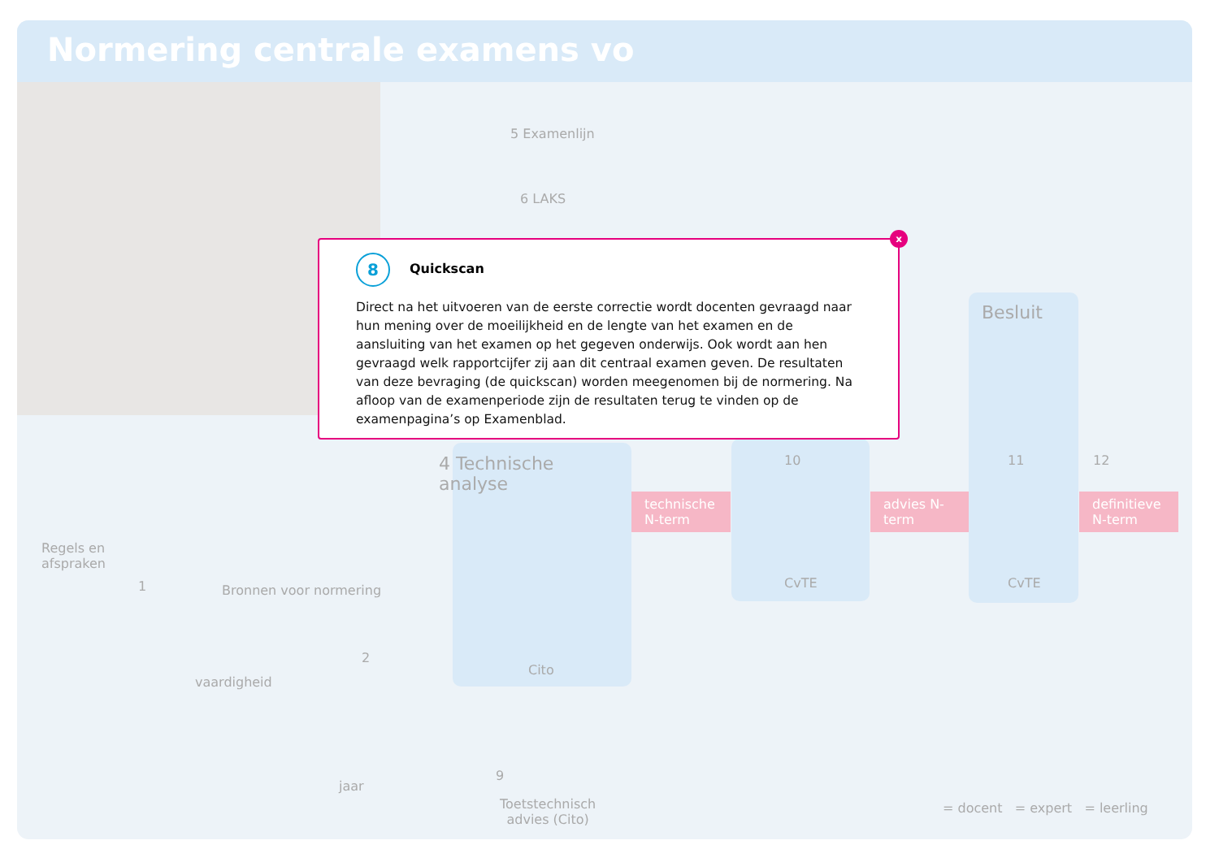Normering centrale examens vo
5 Examenlijn
6 LAKS
4 Technische
analyse
Cito
technische N-term
10
CvTE
advies N-term
Besluit
11
CvTE
12
definitieve N-term
Regels en
afspraken
1 Bronnen voor normering
2
vaardigheid
jaar
9
Toetstechnisch
advies (Cito)
= docent = expert = leerling
x
8 Quickscan
Direct na het uitvoeren van de eerste correctie wordt docenten gevraagd naar hun mening over de moeilijkheid en de lengte van het examen en de aansluiting van het examen op het gegeven onderwijs. Ook wordt aan hen gevraagd welk rapportcijfer zij aan dit centraal examen geven. De resultaten van deze bevraging (de quickscan) worden meegenomen bij de normering. Na afloop van de examenperiode zijn de resultaten terug te vinden op de examenpagina’s op Examenblad.